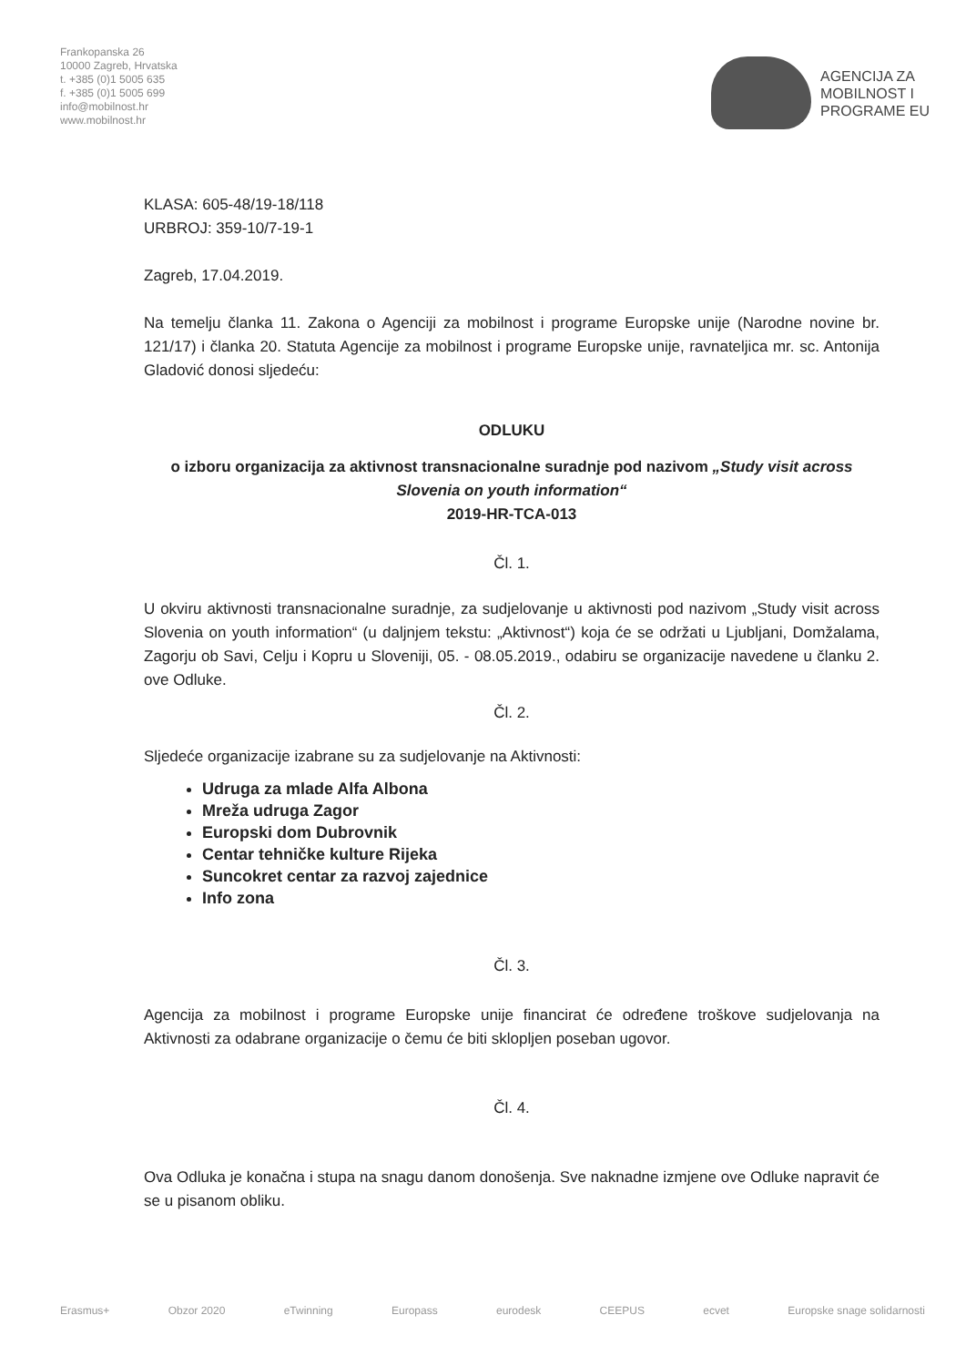Frankopanska 26
10000 Zagreb, Hrvatska
t. +385 (0)1 5005 635
f. +385 (0)1 5005 699
info@mobilnost.hr
www.mobilnost.hr
AGENCIJA ZA
MOBILNOST I
PROGRAME EU
KLASA: 605-48/19-18/118
URBROJ: 359-10/7-19-1
Zagreb, 17.04.2019.
Na temelju članka 11. Zakona o Agenciji za mobilnost i programe Europske unije (Narodne novine br. 121/17) i članka 20. Statuta Agencije za mobilnost i programe Europske unije, ravnateljica mr. sc. Antonija Gladović donosi sljedeću:
ODLUKU
o izboru organizacija za aktivnost transnacionalne suradnje pod nazivom „Study visit across Slovenia on youth information“
2019-HR-TCA-013
Čl. 1.
U okviru aktivnosti transnacionalne suradnje, za sudjelovanje u aktivnosti pod nazivom „Study visit across Slovenia on youth information“ (u daljnjem tekstu: „Aktivnost“) koja će se održati u Ljubljani, Domžalama, Zagorju ob Savi, Celju i Kopru u Sloveniji, 05. - 08.05.2019., odabiru se organizacije navedene u članku 2. ove Odluke.
Čl. 2.
Sljedeće organizacije izabrane su za sudjelovanje na Aktivnosti:
Udruga za mlade Alfa Albona
Mreža udruga Zagor
Europski dom Dubrovnik
Centar tehničke kulture Rijeka
Suncokret centar za razvoj zajednice
Info zona
Čl. 3.
Agencija za mobilnost i programe Europske unije financirat će određene troškove sudjelovanja na Aktivnosti za odabrane organizacije o čemu će biti sklopljen poseban ugovor.
Čl. 4.
Ova Odluka je konačna i stupa na snagu danom donošenja. Sve naknadne izmjene ove Odluke napravit će se u pisanom obliku.
Erasmus+ Obzor 2020 eTwinning Europass eurodesk CEEPUS ecvet Europske snage solidarnosti